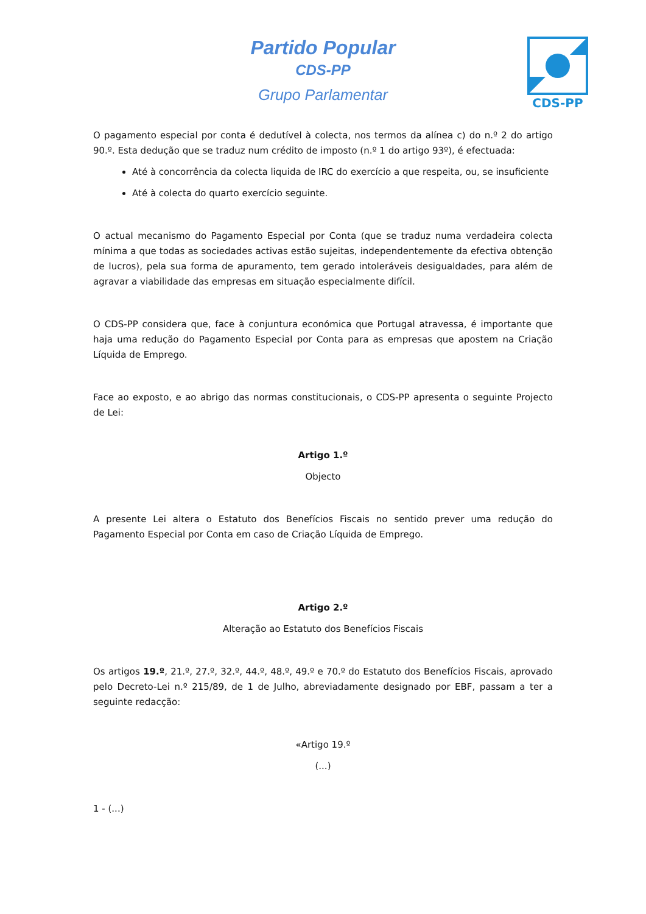CDS-PP
Partido Popular
CDS-PP
Grupo Parlamentar
O pagamento especial por conta é dedutível à colecta, nos termos da alínea c) do n.º 2 do artigo 90.º. Esta dedução que se traduz num crédito de imposto (n.º 1 do artigo 93º), é efectuada:
Até à concorrência da colecta liquida de IRC do exercício a que respeita, ou, se insuficiente
Até à colecta do quarto exercício seguinte.
O actual mecanismo do Pagamento Especial por Conta (que se traduz numa verdadeira colecta mínima a que todas as sociedades activas estão sujeitas, independentemente da efectiva obtenção de lucros), pela sua forma de apuramento, tem gerado intoleráveis desigualdades, para além de agravar a viabilidade das empresas em situação especialmente difícil.
O CDS-PP considera que, face à conjuntura económica que Portugal atravessa, é importante que haja uma redução do Pagamento Especial por Conta para as empresas que apostem na Criação Líquida de Emprego.
Face ao exposto, e ao abrigo das normas constitucionais, o CDS-PP apresenta o seguinte Projecto de Lei:
Artigo 1.º
Objecto
A presente Lei altera o Estatuto dos Benefícios Fiscais no sentido prever uma redução do Pagamento Especial por Conta em caso de Criação Líquida de Emprego.
Artigo 2.º
Alteração ao Estatuto dos Benefícios Fiscais
Os artigos 19.º, 21.º, 27.º, 32.º, 44.º, 48.º, 49.º e 70.º do Estatuto dos Benefícios Fiscais, aprovado pelo Decreto-Lei n.º 215/89, de 1 de Julho, abreviadamente designado por EBF, passam a ter a seguinte redacção:
«Artigo 19.º
(...)
1 - (...)